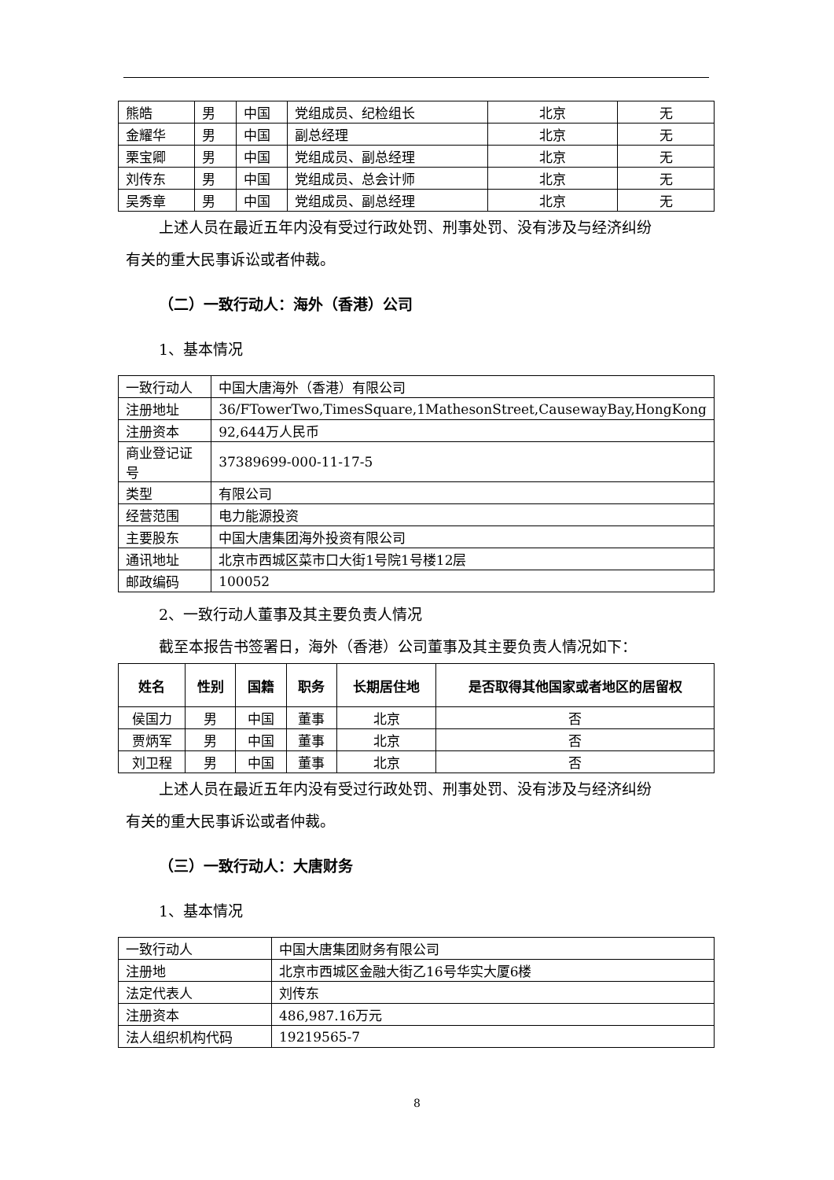| 熊皓 | 男 | 中国 | 党组成员、纪检组长 | 北京 | 无 |
| 金耀华 | 男 | 中国 | 副总经理 | 北京 | 无 |
| 栗宝卿 | 男 | 中国 | 党组成员、副总经理 | 北京 | 无 |
| 刘传东 | 男 | 中国 | 党组成员、总会计师 | 北京 | 无 |
| 吴秀章 | 男 | 中国 | 党组成员、副总经理 | 北京 | 无 |
上述人员在最近五年内没有受过行政处罚、刑事处罚、没有涉及与经济纠纷
有关的重大民事诉讼或者仲裁。
（二）一致行动人：海外（香港）公司
1、基本情况
| 一致行动人 | 中国大唐海外（香港）有限公司 |
| 注册地址 | 36/FTowerTwo,TimesSquare,1MathesonStreet,CausewayBay,HongKong |
| 注册资本 | 92,644万人民币 |
| 商业登记证号 | 37389699-000-11-17-5 |
| 类型 | 有限公司 |
| 经营范围 | 电力能源投资 |
| 主要股东 | 中国大唐集团海外投资有限公司 |
| 通讯地址 | 北京市西城区菜市口大街1号院1号楼12层 |
| 邮政编码 | 100052 |
2、一致行动人董事及其主要负责人情况
截至本报告书签署日，海外（香港）公司董事及其主要负责人情况如下：
| 姓名 | 性别 | 国籍 | 职务 | 长期居住地 | 是否取得其他国家或者地区的居留权 |
| --- | --- | --- | --- | --- | --- |
| 侯国力 | 男 | 中国 | 董事 | 北京 | 否 |
| 贾炳军 | 男 | 中国 | 董事 | 北京 | 否 |
| 刘卫程 | 男 | 中国 | 董事 | 北京 | 否 |
上述人员在最近五年内没有受过行政处罚、刑事处罚、没有涉及与经济纠纷
有关的重大民事诉讼或者仲裁。
（三）一致行动人：大唐财务
1、基本情况
| 一致行动人 | 中国大唐集团财务有限公司 |
| 注册地 | 北京市西城区金融大街乙16号华实大厦6楼 |
| 法定代表人 | 刘传东 |
| 注册资本 | 486,987.16万元 |
| 法人组织机构代码 | 19219565-7 |
8